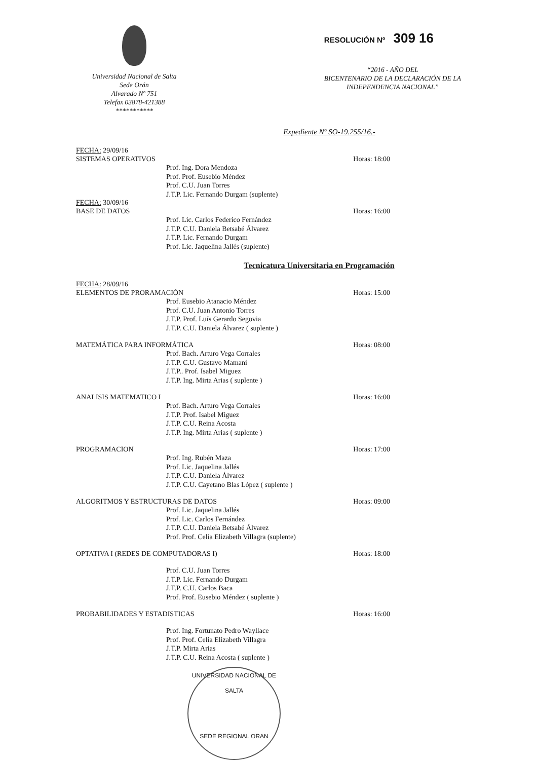Universidad Nacional de Salta
Sede Orán
Alvarado Nº 751
Telefax 03878-421388
***********
RESOLUCIÓN Nº 309 16
“2016 - AÑO DEL
BICENTENARIO DE LA DECLARACIÓN DE LA
INDEPENDENCIA NACIONAL”
Expediente Nº SO-19.255/16.-
FECHA: 29/09/16
SISTEMAS OPERATIVOS Horas: 18:00
Prof. Ing. Dora Mendoza
Prof. Prof. Eusebio Méndez
Prof. C.U. Juan Torres
J.T.P. Lic. Fernando Durgam (suplente)
FECHA: 30/09/16
BASE DE DATOS Horas: 16:00
Prof. Lic. Carlos Federico Fernández
J.T.P. C.U. Daniela Betsabé Álvarez
J.T.P. Lic. Fernando Durgam
Prof. Lic. Jaquelina Jallés (suplente)
Tecnicatura Universitaria en Programación
FECHA: 28/09/16
ELEMENTOS DE PRORAMACIÓN Horas: 15:00
Prof. Eusebio Atanacio Méndez
Prof. C.U. Juan Antonio Torres
J.T.P. Prof. Luís Gerardo Segovia
J.T.P. C.U. Daniela Álvarez ( suplente )
MATEMÁTICA PARA INFORMÁTICA Horas: 08:00
Prof. Bach. Arturo Vega Corrales
J.T.P. C.U. Gustavo Mamaní
J.T.P.. Prof. Isabel Miguez
J.T.P. Ing. Mirta Arias ( suplente )
ANALISIS MATEMATICO I Horas: 16:00
Prof. Bach. Arturo Vega Corrales
J.T.P. Prof. Isabel Miguez
J.T.P. C.U. Reina Acosta
J.T.P. Ing. Mirta Arias ( suplente )
PROGRAMACION Horas: 17:00
Prof. Ing. Rubén Maza
Prof. Lic. Jaquelina Jallés
J.T.P. C.U. Daniela Álvarez
J.T.P. C.U. Cayetano Blas López ( suplente )
ALGORITMOS Y ESTRUCTURAS DE DATOS Horas: 09:00
Prof. Lic. Jaquelina Jallés
Prof. Lic. Carlos Fernández
J.T.P. C.U. Daniela Betsabé Álvarez
Prof. Prof. Celia Elizabeth Villagra (suplente)
OPTATIVA I (REDES DE COMPUTADORAS I) Horas: 18:00
Prof. C.U. Juan Torres
J.T.P. Lic. Fernando Durgam
J.T.P. C.U. Carlos Baca
Prof. Prof. Eusebio Méndez ( suplente )
PROBABILIDADES Y ESTADISTICAS Horas: 16:00
Prof. Ing. Fortunato Pedro Wayllace
Prof. Prof. Celia Elizabeth Villagra
J.T.P. Mirta Arias
J.T.P. C.U. Reina Acosta ( suplente )
UNIVERSIDAD NACIONAL DE SALTA
SEDE REGIONAL ORAN